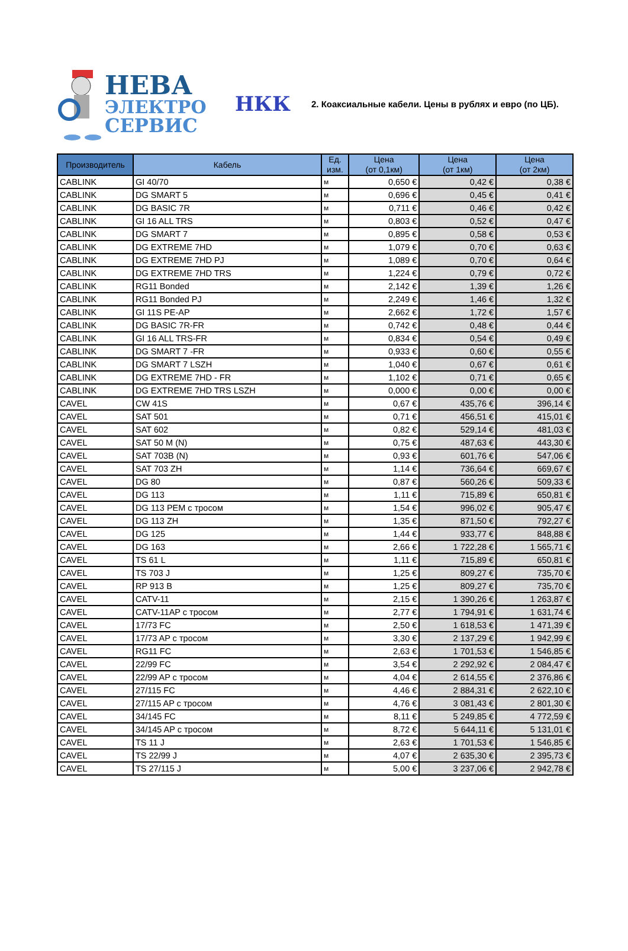НЕВА
ЭЛЕКТРО
СЕРВИС
НКК
2. Коаксиальные кабели. Цены в рублях и евро (по ЦБ).
| Производитель | Кабель | Ед. изм. | Цена (от 0,1км) | Цена (от 1км) | Цена (от 2км) |
| --- | --- | --- | --- | --- | --- |
| CABLINK | GI 40/70 | м | 0,650 € | 0,42 € | 0,38 € |
| CABLINK | DG SMART 5 | м | 0,696 € | 0,45 € | 0,41 € |
| CABLINK | DG BASIC 7R | м | 0,711 € | 0,46 € | 0,42 € |
| CABLINK | GI 16 ALL TRS | м | 0,803 € | 0,52 € | 0,47 € |
| CABLINK | DG SMART 7 | м | 0,895 € | 0,58 € | 0,53 € |
| CABLINK | DG EXTREME 7HD | м | 1,079 € | 0,70 € | 0,63 € |
| CABLINK | DG EXTREME 7HD PJ | м | 1,089 € | 0,70 € | 0,64 € |
| CABLINK | DG EXTREME 7HD TRS | м | 1,224 € | 0,79 € | 0,72 € |
| CABLINK | RG11 Bonded | м | 2,142 € | 1,39 € | 1,26 € |
| CABLINK | RG11 Bonded PJ | м | 2,249 € | 1,46 € | 1,32 € |
| CABLINK | GI 11S PE-AP | м | 2,662 € | 1,72 € | 1,57 € |
| CABLINK | DG BASIC 7R-FR | м | 0,742 € | 0,48 € | 0,44 € |
| CABLINK | GI 16 ALL TRS-FR | м | 0,834 € | 0,54 € | 0,49 € |
| CABLINK | DG SMART 7 -FR | м | 0,933 € | 0,60 € | 0,55 € |
| CABLINK | DG SMART 7 LSZH | м | 1,040 € | 0,67 € | 0,61 € |
| CABLINK | DG EXTREME 7HD - FR | м | 1,102 € | 0,71 € | 0,65 € |
| CABLINK | DG EXTREME 7HD TRS LSZH | м | 0,000 € | 0,00 € | 0,00 € |
| CAVEL | CW 41S | м | 0,67 € | 435,76 € | 396,14 € |
| CAVEL | SAT 501 | м | 0,71 € | 456,51 € | 415,01 € |
| CAVEL | SAT 602 | м | 0,82 € | 529,14 € | 481,03 € |
| CAVEL | SAT 50 M (N) | м | 0,75 € | 487,63 € | 443,30 € |
| CAVEL | SAT 703B (N) | м | 0,93 € | 601,76 € | 547,06 € |
| CAVEL | SAT 703 ZH | м | 1,14 € | 736,64 € | 669,67 € |
| CAVEL | DG 80 | м | 0,87 € | 560,26 € | 509,33 € |
| CAVEL | DG 113 | м | 1,11 € | 715,89 € | 650,81 € |
| CAVEL | DG 113 PEM с тросом | м | 1,54 € | 996,02 € | 905,47 € |
| CAVEL | DG 113 ZH | м | 1,35 € | 871,50 € | 792,27 € |
| CAVEL | DG 125 | м | 1,44 € | 933,77 € | 848,88 € |
| CAVEL | DG 163 | м | 2,66 € | 1 722,28 € | 1 565,71 € |
| CAVEL | TS 61 L | м | 1,11 € | 715,89 € | 650,81 € |
| CAVEL | TS 703 J | м | 1,25 € | 809,27 € | 735,70 € |
| CAVEL | RP 913 B | м | 1,25 € | 809,27 € | 735,70 € |
| CAVEL | CATV-11 | м | 2,15 € | 1 390,26 € | 1 263,87 € |
| CAVEL | CATV-11AP с тросом | м | 2,77 € | 1 794,91 € | 1 631,74 € |
| CAVEL | 17/73 FC | м | 2,50 € | 1 618,53 € | 1 471,39 € |
| CAVEL | 17/73 AP с тросом | м | 3,30 € | 2 137,29 € | 1 942,99 € |
| CAVEL | RG11 FC | м | 2,63 € | 1 701,53 € | 1 546,85 € |
| CAVEL | 22/99 FC | м | 3,54 € | 2 292,92 € | 2 084,47 € |
| CAVEL | 22/99 AP с тросом | м | 4,04 € | 2 614,55 € | 2 376,86 € |
| CAVEL | 27/115 FC | м | 4,46 € | 2 884,31 € | 2 622,10 € |
| CAVEL | 27/115 AP с тросом | м | 4,76 € | 3 081,43 € | 2 801,30 € |
| CAVEL | 34/145 FC | м | 8,11 € | 5 249,85 € | 4 772,59 € |
| CAVEL | 34/145 AP с тросом | м | 8,72 € | 5 644,11 € | 5 131,01 € |
| CAVEL | TS 11 J | м | 2,63 € | 1 701,53 € | 1 546,85 € |
| CAVEL | TS 22/99 J | м | 4,07 € | 2 635,30 € | 2 395,73 € |
| CAVEL | TS 27/115 J | м | 5,00 € | 3 237,06 € | 2 942,78 € |